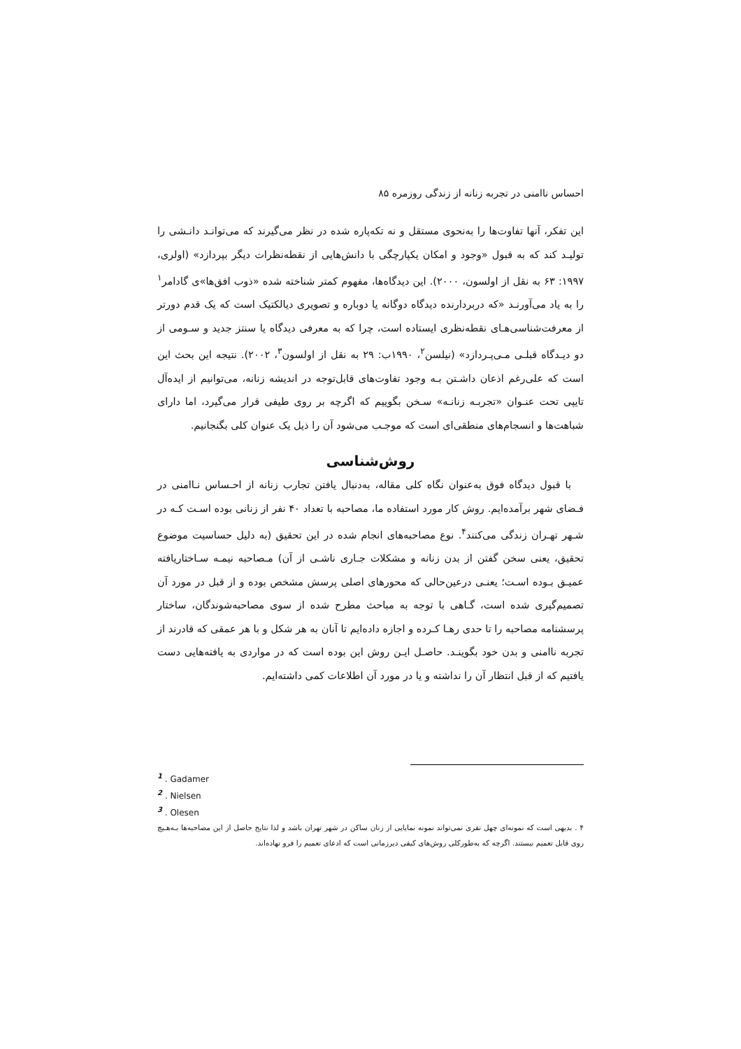احساس ناامنی در تجربه زنانه از زندگی روزمره ۸۵
این تفکر، آنها تفاوت‌ها را به‌نحوی مستقل و نه تکه‌پاره شده در نظر می‌گیرند که می‌توانـد دانـشی را تولیـد کند که به قبول «وجود و امکان یکپارچگی با دانش‌هایی از نقطه‌نظرات دیگر بپردازد» (اولری، ۱۹۹۷: ۶۳ به نقل از اولسون، ۲۰۰۰). این دیدگاه‌ها، مفهوم کمتر شناخته شده «ذوب افق‌ها»ی گادامر<sup>۱</sup> را به یاد می‌آورنـد «که دربردارنده دیدگاه دوگانه یا دوباره و تصویری دیالکتیک است که یک قدم دورتر از معرفت‌شناسی‌هـای نقطه‌نظری ایستاده است، چرا که به معرفی دیدگاه یا سنتز جدید و سـومی از دو دیـدگاه قبلـی مـی‌پـردازد» (نیلسن<sup>۲</sup>، ۱۹۹۰ب: ۲۹ به نقل از اولسون<sup>۳</sup>، ۲۰۰۲). نتیجه این بحث این است که علی‌رغم اذعان داشـتن بـه وجود تفاوت‌های قابل‌توجه در اندیشه زنانه، می‌توانیم از ایده‌آل تایپی تحت عنـوان «تجربـه زنانـه» سـخن بگوییم که اگرچه بر روی طیفی قرار می‌گیرد، اما دارای شباهت‌ها و انسجام‌های منطقی‌ای است که موجـب می‌شود آن را ذیل یک عنوان کلی بگنجانیم.
روش‌شناسی
با قبول دیدگاه فوق به‌عنوان نگاه کلی مقاله، به‌دنبال یافتن تجارب زنانه از احـساس نـاامنی در فـضای شهر برآمده‌ایم. روش کار مورد استفاده ما، مصاحبه با تعداد ۴۰ نفر از زنانی بوده اسـت کـه در شـهر تهـران زندگی می‌کنند<sup>۴</sup>. نوع مصاحبه‌های انجام شده در این تحقیق (به دلیل حساسیت موضوع تحقیق، یعنی سخن گفتن از بدن زنانه و مشکلات جـاری ناشـی از آن) مـصاحبه نیمـه سـاختاریافته عمیـق بـوده اسـت؛ یعنـی درعین‌حالی که محورهای اصلی پرسش مشخص بوده و از قبل در مورد آن تصمیم‌گیری شده است، گـاهی با توجه به مباحث مطرح شده از سوی مصاحبه‌شوندگان، ساختار پرسشنامه مصاحبه را تا حدی رهـا کـرده و اجازه داده‌ایم تا آنان به هر شکل و با هر عمقی که قادرند از تجربه ناامنی و بدن خود بگوینـد. حاصـل ایـن روش این بوده است که در مواردی به یافته‌هایی دست یافتیم که از قبل انتظار آن را نداشته و یا در مورد آن اطلاعات کمی داشته‌ایم.
<sup>1</sup> . Gadamer
<sup>2</sup> . Nielsen
<sup>3</sup> . Olesen
۴ . بدیهی است که نمونه‌ای چهل نفری نمی‌تواند نمونه نمایایی از زنان ساکن در شهر تهران باشد و لذا نتایج حاصل از این مصاحبه‌ها بـه‌هـیچ روی قابل تعمیم نیستند. اگرچه که به‌طورکلی روش‌های کیفی دیرزمانی است که ادعای تعمیم را فرو نهاده‌اند.